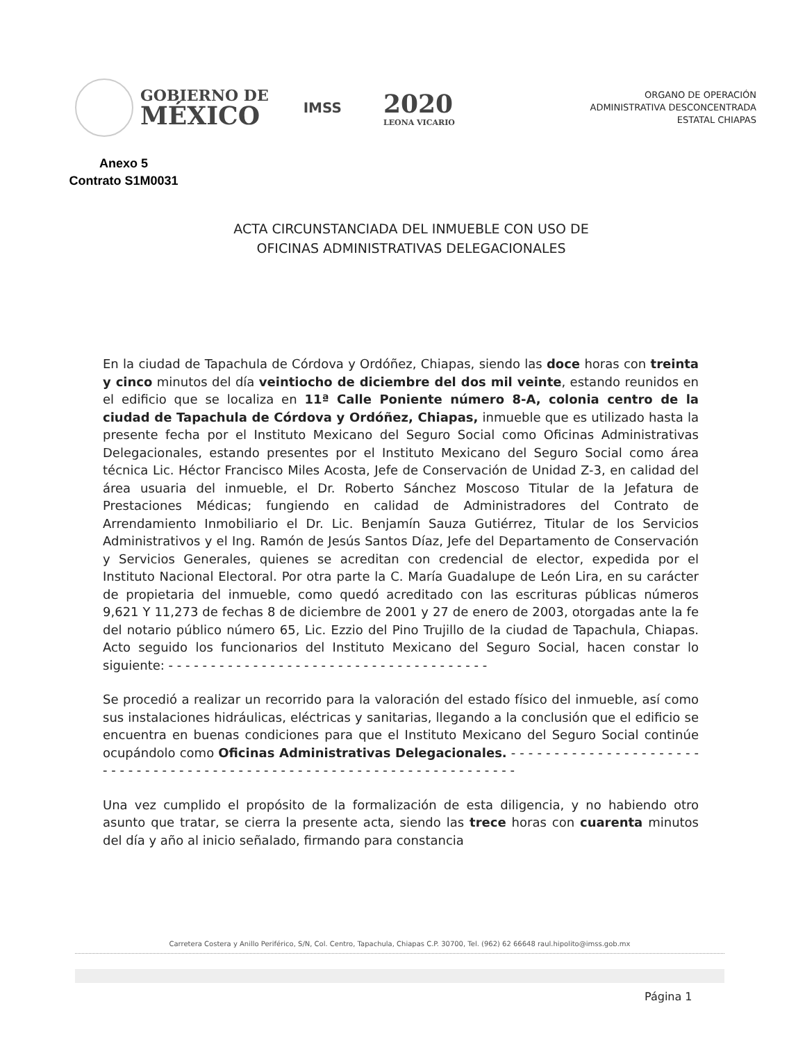GOBIERNO DE
MÉXICO
IMSS
2020
LEONA VICARIO
ORGANO DE OPERACIÓN
ADMINISTRATIVA DESCONCENTRADA
ESTATAL CHIAPAS
Anexo 5
Contrato S1M0031
ACTA CIRCUNSTANCIADA DEL INMUEBLE CON USO DE
OFICINAS ADMINISTRATIVAS DELEGACIONALES
En la ciudad de Tapachula de Córdova y Ordóñez, Chiapas, siendo las doce horas con treinta y cinco minutos del día veintiocho de diciembre del dos mil veinte, estando reunidos en el edificio que se localiza en 11ª Calle Poniente número 8-A, colonia centro de la ciudad de Tapachula de Córdova y Ordóñez, Chiapas, inmueble que es utilizado hasta la presente fecha por el Instituto Mexicano del Seguro Social como Oficinas Administrativas Delegacionales, estando presentes por el Instituto Mexicano del Seguro Social como área técnica Lic. Héctor Francisco Miles Acosta, Jefe de Conservación de Unidad Z-3, en calidad del área usuaria del inmueble, el Dr. Roberto Sánchez Moscoso Titular de la Jefatura de Prestaciones Médicas; fungiendo en calidad de Administradores del Contrato de Arrendamiento Inmobiliario el Dr. Lic. Benjamín Sauza Gutiérrez, Titular de los Servicios Administrativos y el Ing. Ramón de Jesús Santos Díaz, Jefe del Departamento de Conservación y Servicios Generales, quienes se acreditan con credencial de elector, expedida por el Instituto Nacional Electoral. Por otra parte la C. María Guadalupe de León Lira, en su carácter de propietaria del inmueble, como quedó acreditado con las escrituras públicas números 9,621 Y 11,273 de fechas 8 de diciembre de 2001 y 27 de enero de 2003, otorgadas ante la fe del notario público número 65, Lic. Ezzio del Pino Trujillo de la ciudad de Tapachula, Chiapas. Acto seguido los funcionarios del Instituto Mexicano del Seguro Social, hacen constar lo siguiente: - - - - - - - - - - - - - - - - - - - - - - - - - - - - - - - - - - - - - -
Se procedió a realizar un recorrido para la valoración del estado físico del inmueble, así como sus instalaciones hidráulicas, eléctricas y sanitarias, llegando a la conclusión que el edificio se encuentra en buenas condiciones para que el Instituto Mexicano del Seguro Social continúe ocupándolo como Oficinas Administrativas Delegacionales. - - - - - - - - - - - - - - - - - - - - - - - - - - - - - - - - - - - - - - - - - - - - - - - - - - - - - - - - - - - - - - - - - - - - - - -
Una vez cumplido el propósito de la formalización de esta diligencia, y no habiendo otro asunto que tratar, se cierra la presente acta, siendo las trece horas con cuarenta minutos del día y año al inicio señalado, firmando para constancia
Carretera Costera y Anillo Periférico, S/N, Col. Centro, Tapachula, Chiapas C.P. 30700, Tel. (962) 62 66648 raul.hipolito@imss.gob.mx
Página 1